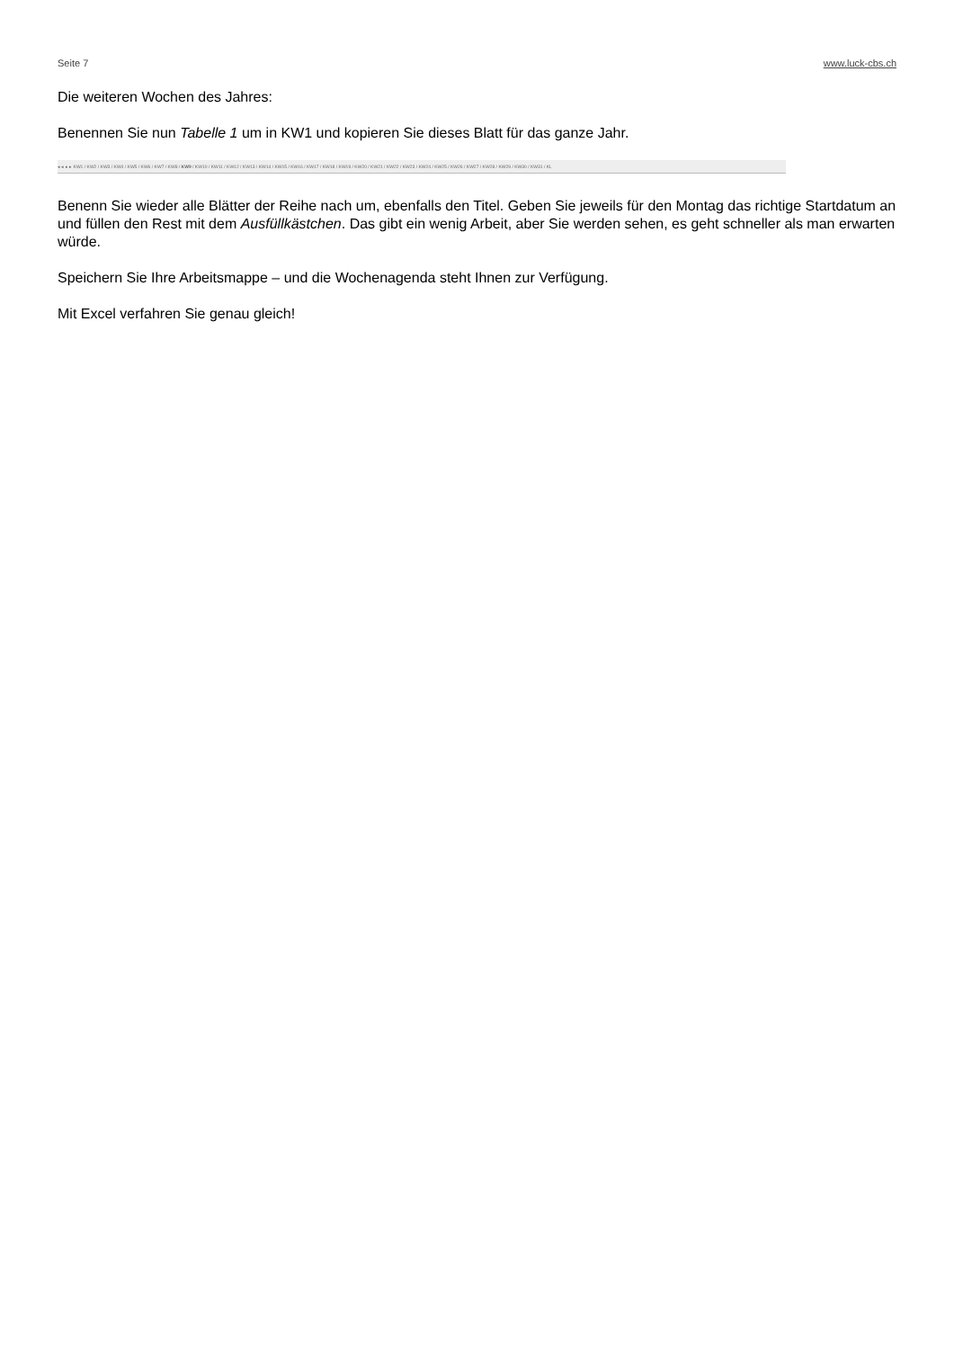Seite 7 www.luck-cbs.ch
Die weiteren Wochen des Jahres:
Benennen Sie nun Tabelle 1 um in KW1 und kopieren Sie dieses Blatt für das ganze Jahr.
◂ ◂ ▸ ▸ KW1 / KW2 / KW3 / KW4 / KW5 / KW6 / KW7 / KW8 / KW9 / KW10 / KW11 / KW12 / KW13 / KW14 / KW15 / KW16 / KW17 / KW18 / KW19 / KW20 / KW21 / KW22 / KW23 / KW24 / KW25 / KW26 / KW27 / KW28 / KW29 / KW30 / KW31 / KL
Benenn Sie wieder alle Blätter der Reihe nach um, ebenfalls den Titel. Geben Sie jeweils für den Montag das richtige Startdatum an und füllen den Rest mit dem Ausfüllkästchen. Das gibt ein wenig Arbeit, aber Sie werden sehen, es geht schneller als man erwarten würde.
Speichern Sie Ihre Arbeitsmappe – und die Wochenagenda steht Ihnen zur Verfügung.
Mit Excel verfahren Sie genau gleich!